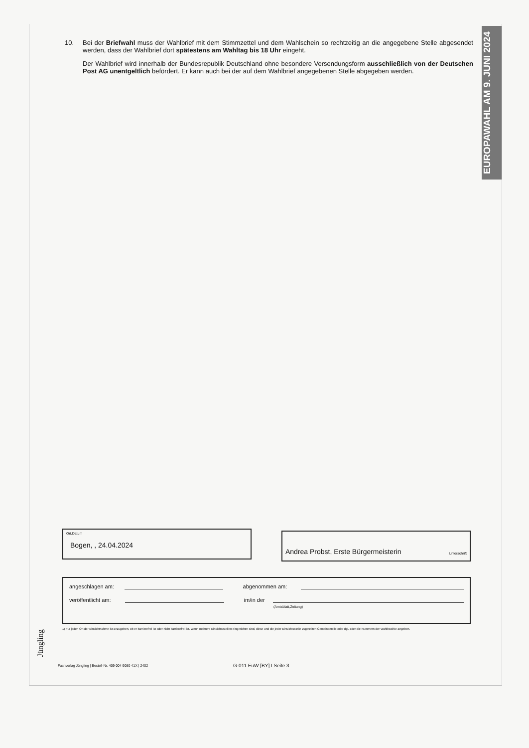EUROPAWAHL AM 9. JUNI 2024
10. Bei der Briefwahl muss der Wahlbrief mit dem Stimmzettel und dem Wahlschein so rechtzeitig an die angegebene Stelle abgesendet werden, dass der Wahlbrief dort spätestens am Wahltag bis 18 Uhr eingeht.
Der Wahlbrief wird innerhalb der Bundesrepublik Deutschland ohne besondere Versendungsform ausschließlich von der Deutschen Post AG unentgeltlich befördert. Er kann auch bei der auf dem Wahlbrief angegebenen Stelle abgegeben werden.
Ort,Datum
Bogen, , 24.04.2024
Andrea Probst, Erste Bürgermeisterin Unterschrift
angeschlagen am:
abgenommen am:
veröffentlicht am:
im/in der
(Amtsblatt,Zeitung)
1) Für jeden Ort der Einsichtnahme ist anzugeben, ob er barrierefrei ist oder nicht barrierefrei ist. Wenn mehrere Einsichtsstellen eingerichtet sind, diese und die jeder Einsichtsstelle zugeteilten Gemeindeteile oder dgl. oder die Nummern der Wahlbezirke angeben.
Jüngling
Fachverlag Jüngling | Bestell-Nr. 409 004 9080 41X | 2402
G-011 EuW [BY] I Seite 3